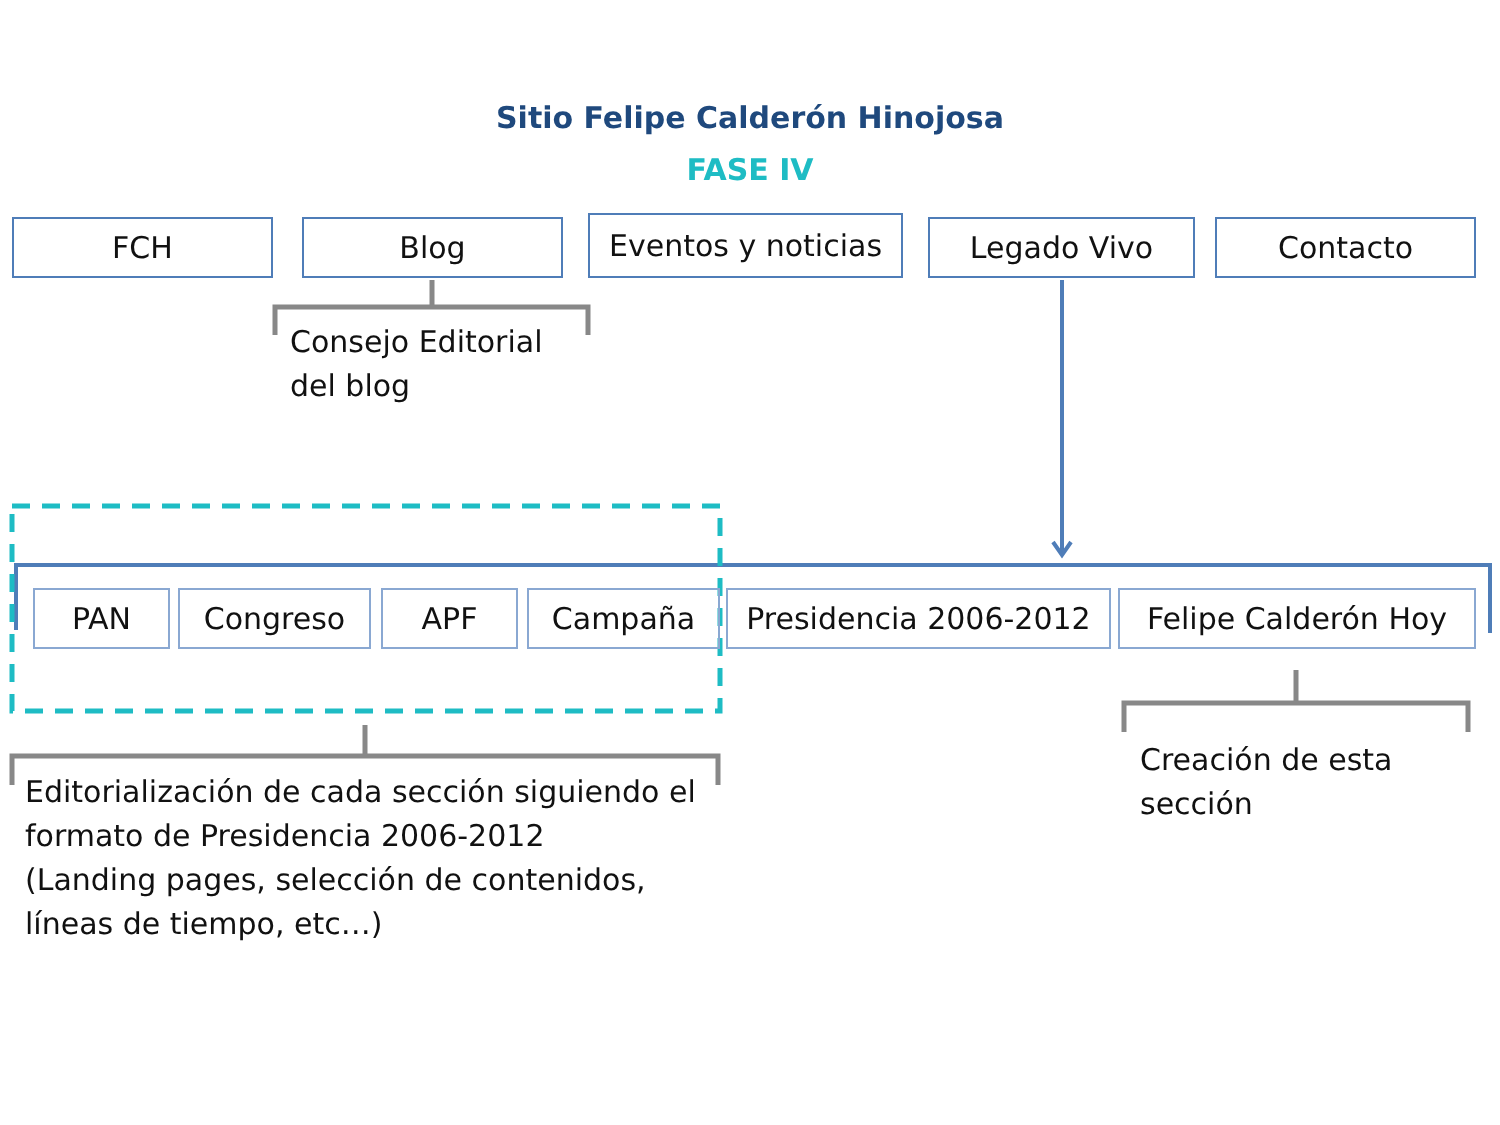Sitio Felipe Calderón Hinojosa
FASE IV
FCH Blog
Eventos y noticias
Legado Vivo Contacto
Consejo Editorial
del blog
PAN Congreso APF Campaña Presidencia 2006-2012 Felipe Calderón Hoy
Editorialización de cada sección siguiendo el
formato de Presidencia 2006-2012
(Landing pages, selección de contenidos,
líneas de tiempo, etc…)
Creación de esta
sección